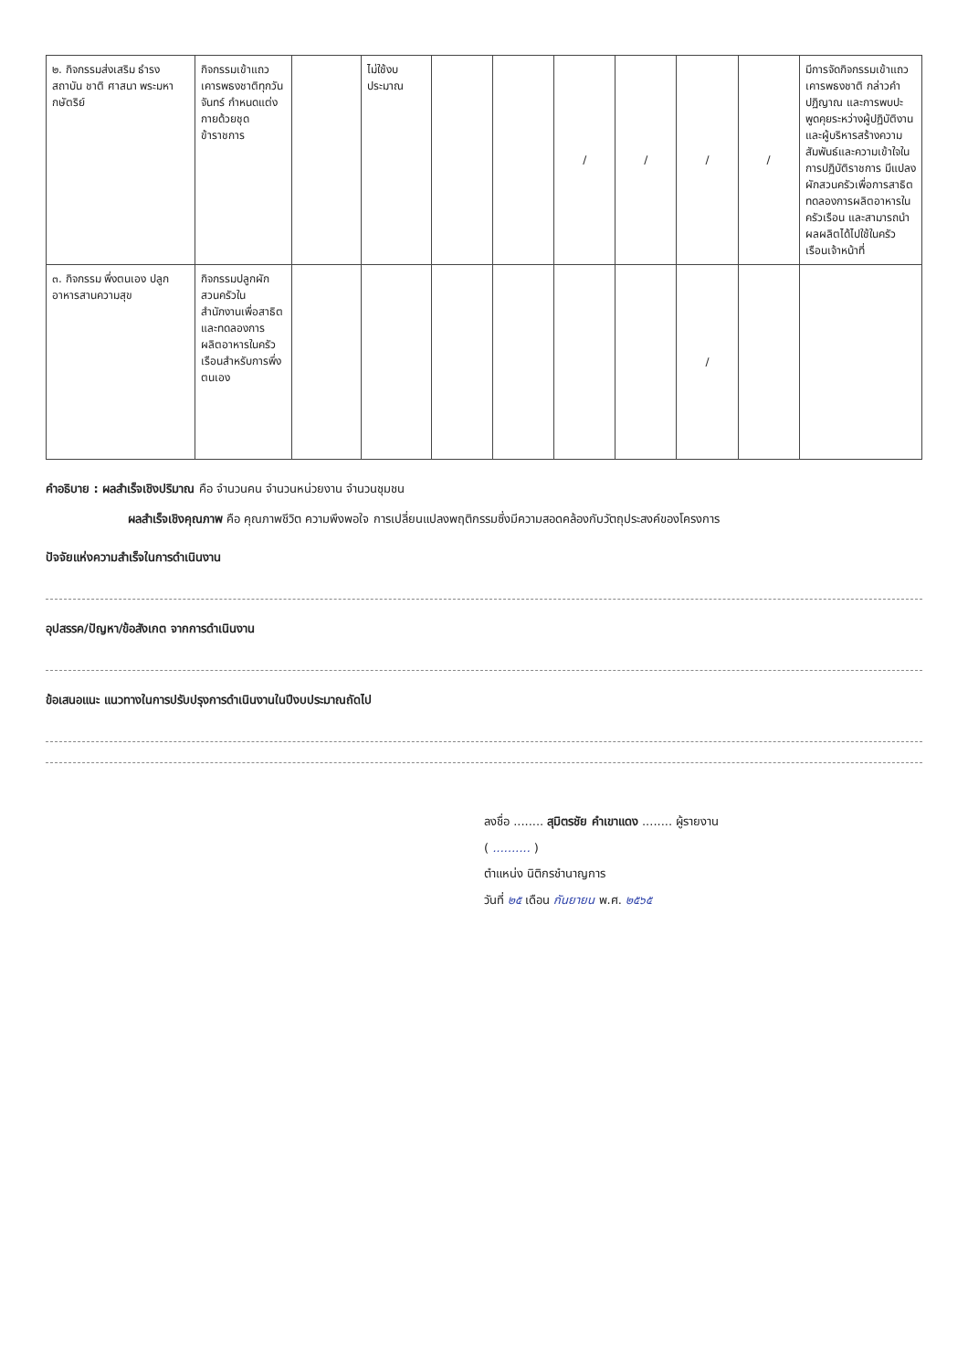| ๒. กิจกรรมส่งเสริม ธำรงสถาบัน ชาติ ศาสนา พระมหากษัตริย์ | กิจกรรมเข้าแถวเคารพธงชาติทุกวันจันทร์ กำหนดแต่งกายด้วยชุดข้าราชการ | | ไม่ใช้งบประมาณ | | | / | / | / | / | มีการจัดกิจกรรมเข้าแถวเคารพธงชาติ กล่าวคำปฏิญาณ และการพบปะพูดคุยระหว่างผู้ปฏิบัติงานและผู้บริหารสร้างความสัมพันธ์และความเข้าใจในการปฏิบัติราชการ มีแปลงผักสวนครัวเพื่อการสาธิต ทดลองการผลิตอาหารในครัวเรือน และสามารถนำผลผลิตได้ไปใช้ในครัวเรือนเจ้าหน้าที่ |
| ๓. กิจกรรม พึ่งตนเอง ปลูกอาหารสานความสุข | กิจกรรมปลูกผักสวนครัวในสำนักงานเพื่อสาธิตและทดลองการผลิตอาหารในครัวเรือนสำหรับการพึ่งตนเอง | | | | | | | / | | |
คำอธิบาย : ผลสำเร็จเชิงปริมาณ คือ จำนวนคน จำนวนหน่วยงาน จำนวนชุมชน
ผลสำเร็จเชิงคุณภาพ คือ คุณภาพชีวิต ความพึงพอใจ การเปลี่ยนแปลงพฤติกรรมซึ่งมีความสอดคล้องกับวัตถุประสงค์ของโครงการ
ปัจจัยแห่งความสำเร็จในการดำเนินงาน
อุปสรรค/ปัญหา/ข้อสังเกต จากการดำเนินงาน
ข้อเสนอแนะ แนวทางในการปรับปรุงการดำเนินงานในปีงบประมาณถัดไป
ลงชื่อ ........ สุมิตรชัย คำเขาแดง ........ ผู้รายงาน
( .......... )
ตำแหน่ง นิติกรชำนาญการ
วันที่ ๒๕ เดือน กันยายน พ.ศ. ๒๕๖๕